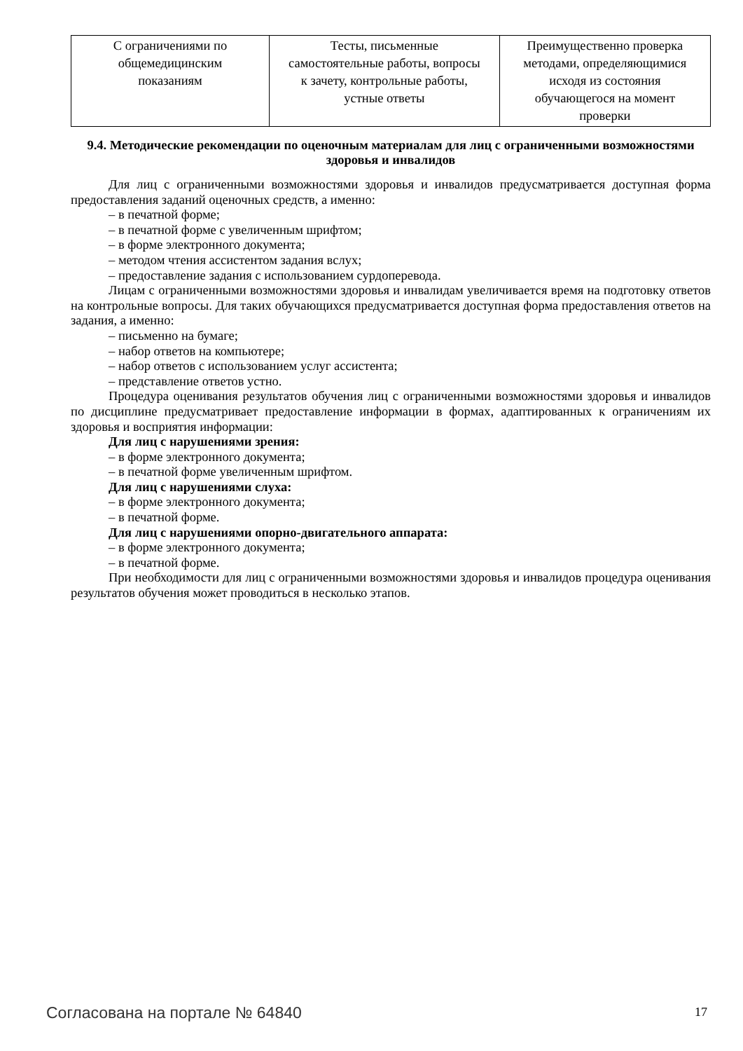| С ограничениями по общемедицинским показаниям | Тесты, письменные самостоятельные работы, вопросы к зачету, контрольные работы, устные ответы | Преимущественно проверка методами, определяющимися исходя из состояния обучающегося на момент проверки |
9.4. Методические рекомендации по оценочным материалам для лиц с ограниченными возможностями здоровья и инвалидов
Для лиц с ограниченными возможностями здоровья и инвалидов предусматривается доступная форма предоставления заданий оценочных средств, а именно:
– в печатной форме;
– в печатной форме с увеличенным шрифтом;
– в форме электронного документа;
– методом чтения ассистентом задания вслух;
– предоставление задания с использованием сурдоперевода.
Лицам с ограниченными возможностями здоровья и инвалидам увеличивается время на подготовку ответов на контрольные вопросы. Для таких обучающихся предусматривается доступная форма предоставления ответов на задания, а именно:
– письменно на бумаге;
– набор ответов на компьютере;
– набор ответов с использованием услуг ассистента;
– представление ответов устно.
Процедура оценивания результатов обучения лиц с ограниченными возможностями здоровья и инвалидов по дисциплине предусматривает предоставление информации в формах, адаптированных к ограничениям их здоровья и восприятия информации:
Для лиц с нарушениями зрения:
– в форме электронного документа;
– в печатной форме увеличенным шрифтом.
Для лиц с нарушениями слуха:
– в форме электронного документа;
– в печатной форме.
Для лиц с нарушениями опорно-двигательного аппарата:
– в форме электронного документа;
– в печатной форме.
При необходимости для лиц с ограниченными возможностями здоровья и инвалидов процедура оценивания результатов обучения может проводиться в несколько этапов.
Согласована на портале № 64840 17